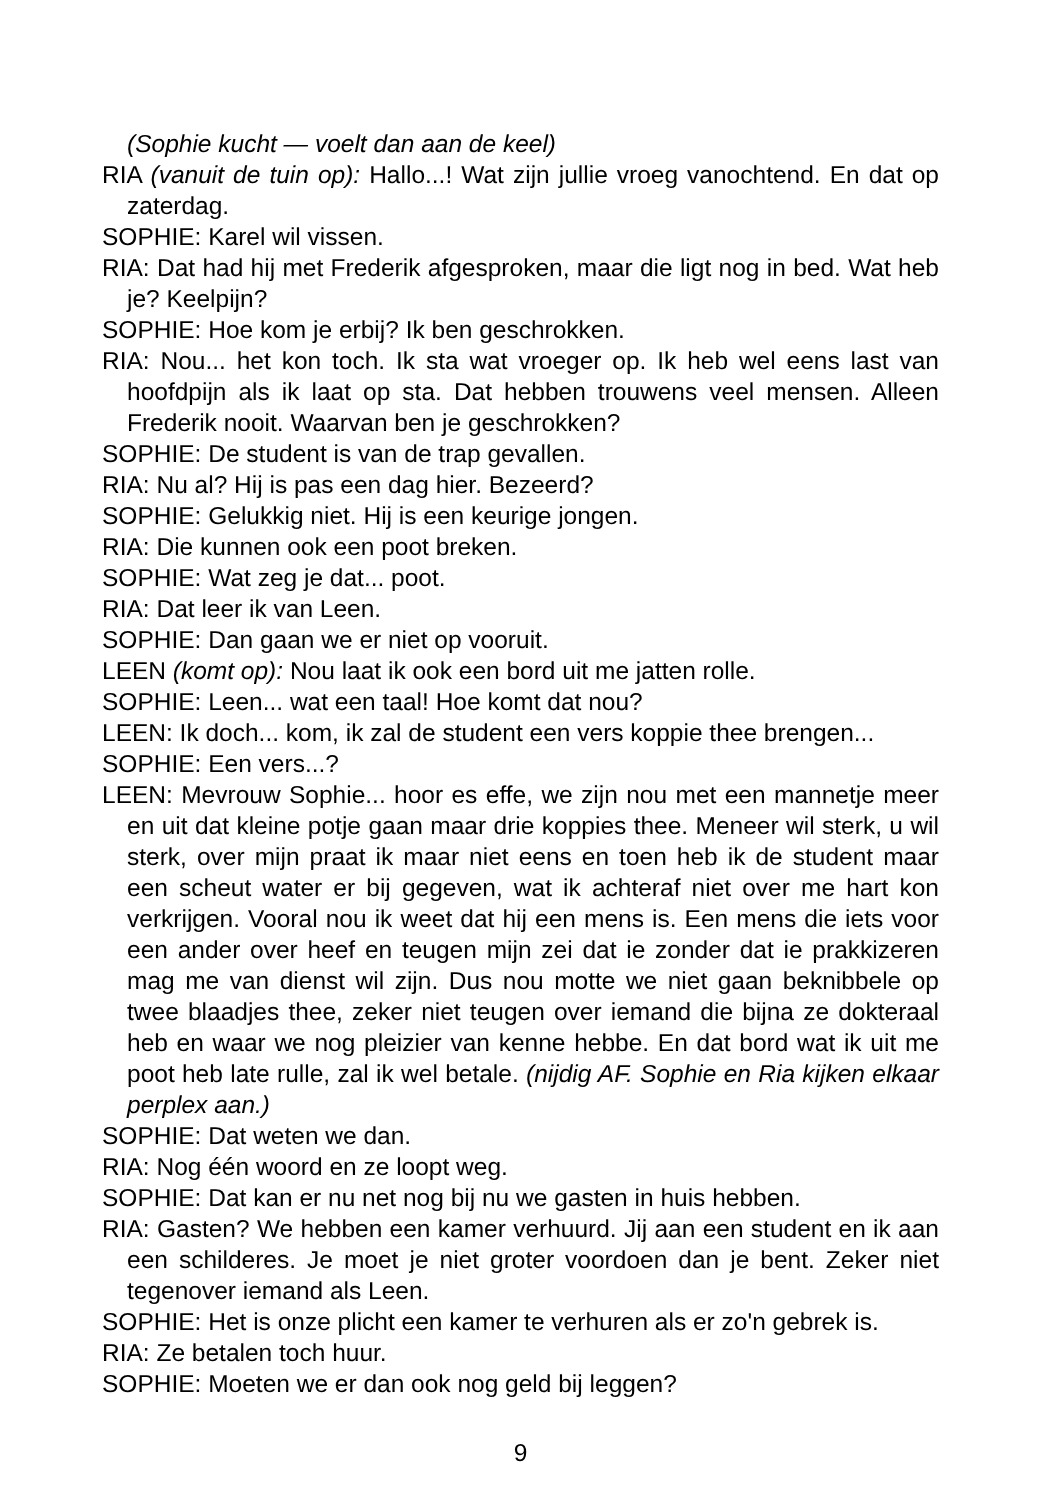(Sophie kucht — voelt dan aan de keel)
RIA (vanuit de tuin op): Hallo...! Wat zijn jullie vroeg vanochtend. En dat op zaterdag.
SOPHIE: Karel wil vissen.
RIA: Dat had hij met Frederik afgesproken, maar die ligt nog in bed. Wat heb je? Keelpijn?
SOPHIE: Hoe kom je erbij? Ik ben geschrokken.
RIA: Nou... het kon toch. Ik sta wat vroeger op. Ik heb wel eens last van hoofdpijn als ik laat op sta. Dat hebben trouwens veel mensen. Alleen Frederik nooit. Waarvan ben je geschrokken?
SOPHIE: De student is van de trap gevallen.
RIA: Nu al? Hij is pas een dag hier. Bezeerd?
SOPHIE: Gelukkig niet. Hij is een keurige jongen.
RIA: Die kunnen ook een poot breken.
SOPHIE: Wat zeg je dat... poot.
RIA: Dat leer ik van Leen.
SOPHIE: Dan gaan we er niet op vooruit.
LEEN (komt op): Nou laat ik ook een bord uit me jatten rolle.
SOPHIE: Leen... wat een taal! Hoe komt dat nou?
LEEN: Ik doch... kom, ik zal de student een vers koppie thee brengen...
SOPHIE: Een vers...?
LEEN: Mevrouw Sophie... hoor es effe, we zijn nou met een mannetje meer en uit dat kleine potje gaan maar drie koppies thee. Meneer wil sterk, u wil sterk, over mijn praat ik maar niet eens en toen heb ik de student maar een scheut water er bij gegeven, wat ik achteraf niet over me hart kon verkrijgen. Vooral nou ik weet dat hij een mens is. Een mens die iets voor een ander over heef en teugen mijn zei dat ie zonder dat ie prakkizeren mag me van dienst wil zijn. Dus nou motte we niet gaan beknibbele op twee blaadjes thee, zeker niet teugen over iemand die bijna ze dokteraal heb en waar we nog pleizier van kenne hebbe. En dat bord wat ik uit me poot heb late rulle, zal ik wel betale. (nijdig AF. Sophie en Ria kijken elkaar perplex aan.)
SOPHIE: Dat weten we dan.
RIA: Nog één woord en ze loopt weg.
SOPHIE: Dat kan er nu net nog bij nu we gasten in huis hebben.
RIA: Gasten? We hebben een kamer verhuurd. Jij aan een student en ik aan een schilderes. Je moet je niet groter voordoen dan je bent. Zeker niet tegenover iemand als Leen.
SOPHIE: Het is onze plicht een kamer te verhuren als er zo'n gebrek is.
RIA: Ze betalen toch huur.
SOPHIE: Moeten we er dan ook nog geld bij leggen?
9